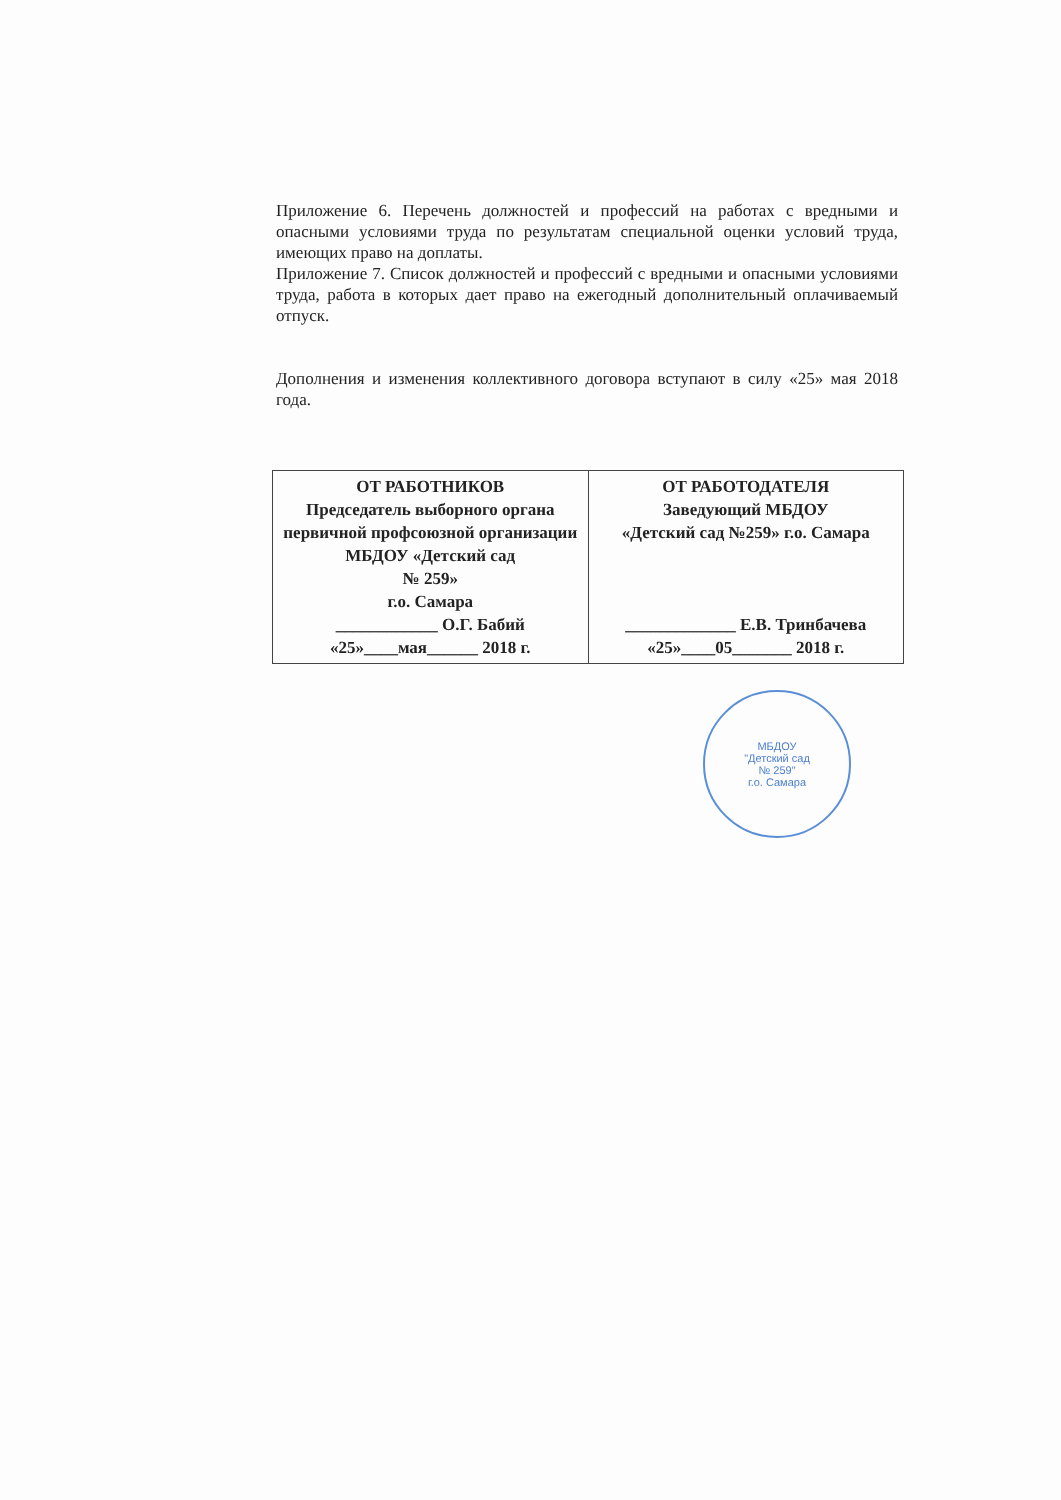Приложение 6. Перечень должностей и профессий на работах с вредными и опасными условиями труда по результатам специальной оценки условий труда, имеющих право на доплаты.
Приложение 7. Список должностей и профессий с вредными и опасными условиями труда, работа в которых дает право на ежегодный дополнительный оплачиваемый отпуск.
Дополнения и изменения коллективного договора вступают в силу «25» мая 2018 года.
| ОТ РАБОТНИКОВ Председатель выборного органа первичной профсоюзной организации МБДОУ «Детский сад № 259» г.о. Самара ____________ О.Г. Бабий «25»____мая______ 2018 г. | ОТ РАБОТОДАТЕЛЯ Заведующий МБДОУ «Детский сад №259» г.о. Самара _____________ Е.В. Тринбачева «25»____05_______ 2018 г. |
МБДОУ
"Детский сад
№ 259"
г.о. Самара